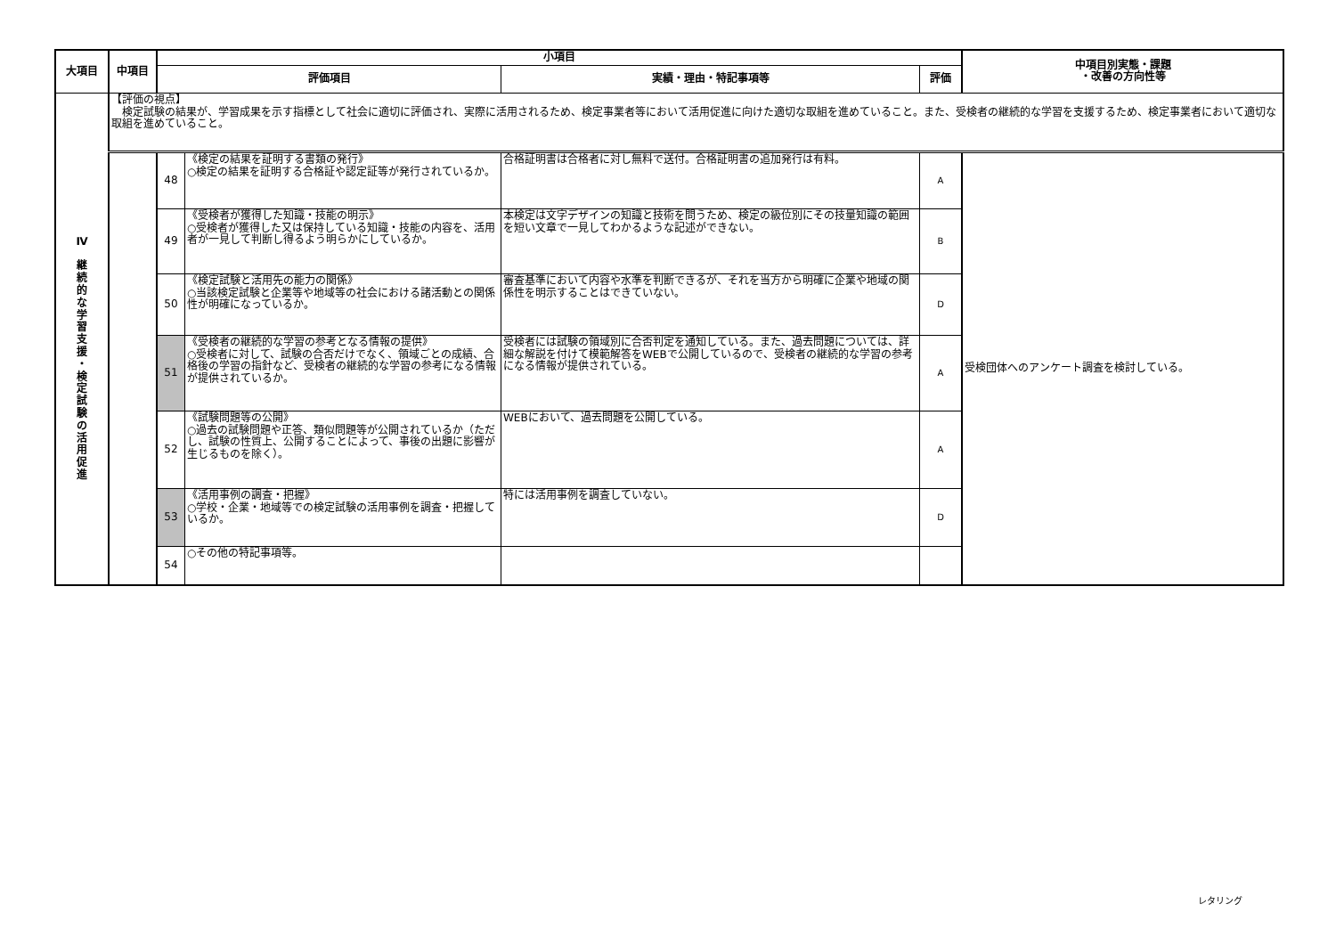| 大項目 | 中項目 | 小項目 | | | | 中項目別実態・課題 ・改善の方向性等 |
| --- | --- | --- | --- | --- | --- | --- |
| | | 評価項目 | | 実績・理由・特記事項等 | 評価 | |
| Ⅳ 継 続 的 な 学 習 支 援 ・ 検 定 試 験 の 活 用 促 進 | 【評価の視点】 検定試験の結果が、学習成果を示す指標として社会に適切に評価され、実際に活用されるため、検定事業者等において活用促進に向けた適切な取組を進めていること。また、受検者の継続的な学習を支援するため、検定事業者において適切な取組を進めていること。 | | | | | |
| | | 48 | 《検定の結果を証明する書類の発行》 ○検定の結果を証明する合格証や認定証等が発行されているか。 | 合格証明書は合格者に対し無料で送付。合格証明書の追加発行は有料。 | A | 受検団体へのアンケート調査を検討している。 |
| | | 49 | 《受検者が獲得した知識・技能の明示》 ○受検者が獲得した又は保持している知識・技能の内容を、活用者が一見して判断し得るよう明らかにしているか。 | 本検定は文字デザインの知識と技術を問うため、検定の級位別にその技量知識の範囲を短い文章で一見してわかるような記述ができない。 | B | |
| | | 50 | 《検定試験と活用先の能力の関係》 ○当該検定試験と企業等や地域等の社会における諸活動との関係性が明確になっているか。 | 審査基準において内容や水準を判断できるが、それを当方から明確に企業や地域の関係性を明示することはできていない。 | D | |
| | | 51 | 《受検者の継続的な学習の参考となる情報の提供》 ○受検者に対して、試験の合否だけでなく、領域ごとの成績、合格後の学習の指針など、受検者の継続的な学習の参考になる情報が提供されているか。 | 受検者には試験の領域別に合否判定を通知している。また、過去問題については、詳細な解説を付けて模範解答をWEBで公開しているので、受検者の継続的な学習の参考になる情報が提供されている。 | A | |
| | | 52 | 《試験問題等の公開》 ○過去の試験問題や正答、類似問題等が公開されているか（ただし、試験の性質上、公開することによって、事後の出題に影響が生じるものを除く）。 | WEBにおいて、過去問題を公開している。 | A | |
| | | 53 | 《活用事例の調査・把握》 ○学校・企業・地域等での検定試験の活用事例を調査・把握しているか。 | 特には活用事例を調査していない。 | D | |
| | | 54 | ○その他の特記事項等。 | | | |
レタリング